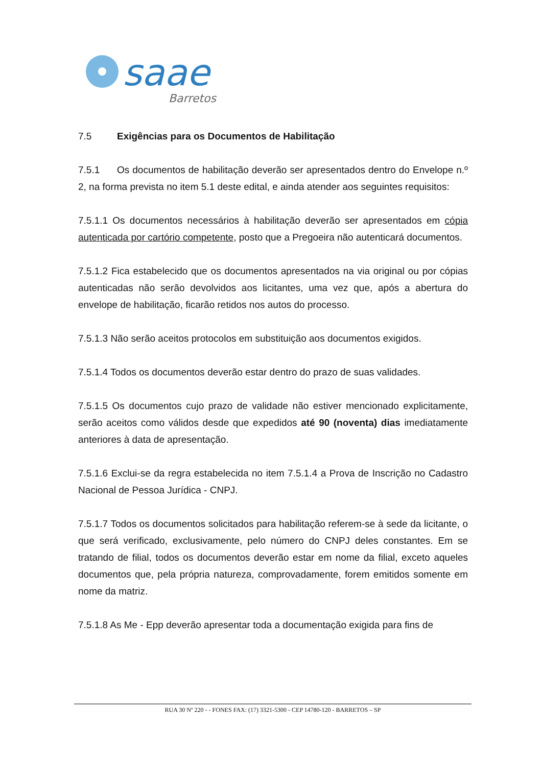saae
Barretos
7.5 Exigências para os Documentos de Habilitação
7.5.1 Os documentos de habilitação deverão ser apresentados dentro do Envelope n.º 2, na forma prevista no item 5.1 deste edital, e ainda atender aos seguintes requisitos:
7.5.1.1 Os documentos necessários à habilitação deverão ser apresentados em cópia autenticada por cartório competente, posto que a Pregoeira não autenticará documentos.
7.5.1.2 Fica estabelecido que os documentos apresentados na via original ou por cópias autenticadas não serão devolvidos aos licitantes, uma vez que, após a abertura do envelope de habilitação, ficarão retidos nos autos do processo.
7.5.1.3 Não serão aceitos protocolos em substituição aos documentos exigidos.
7.5.1.4 Todos os documentos deverão estar dentro do prazo de suas validades.
7.5.1.5 Os documentos cujo prazo de validade não estiver mencionado explicitamente, serão aceitos como válidos desde que expedidos até 90 (noventa) dias imediatamente anteriores à data de apresentação.
7.5.1.6 Exclui-se da regra estabelecida no item 7.5.1.4 a Prova de Inscrição no Cadastro Nacional de Pessoa Jurídica - CNPJ.
7.5.1.7 Todos os documentos solicitados para habilitação referem-se à sede da licitante, o que será verificado, exclusivamente, pelo número do CNPJ deles constantes. Em se tratando de filial, todos os documentos deverão estar em nome da filial, exceto aqueles documentos que, pela própria natureza, comprovadamente, forem emitidos somente em nome da matriz.
7.5.1.8 As Me - Epp deverão apresentar toda a documentação exigida para fins de
RUA 30 Nº 220 - - FONES FAX: (17) 3321-5300 - CEP 14780-120 - BARRETOS – SP